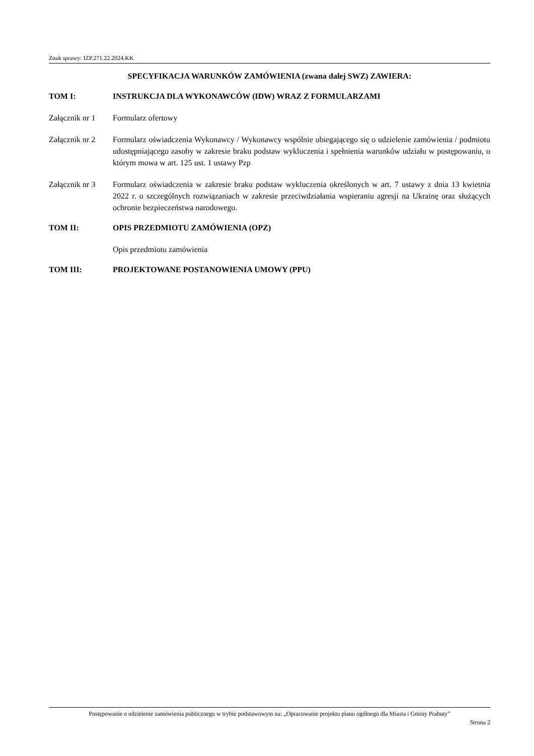Znak sprawy: IZP.271.22.2024.KK
SPECYFIKACJA WARUNKÓW ZAMÓWIENIA (zwana dalej SWZ) ZAWIERA:
TOM I: INSTRUKCJA DLA WYKONAWCÓW (IDW) WRAZ Z FORMULARZAMI
Załącznik nr 1
Formularz ofertowy
Załącznik nr 2
Formularz oświadczenia Wykonawcy / Wykonawcy wspólnie ubiegającego się o udzielenie zamówienia / podmiotu udostępniającego zasoby w zakresie braku podstaw wykluczenia i spełnienia warunków udziału w postępowaniu, o którym mowa w art. 125 ust. 1 ustawy Pzp
Załącznik nr 3
Formularz oświadczenia w zakresie braku podstaw wykluczenia określonych w art. 7 ustawy z dnia 13 kwietnia 2022 r. o szczególnych rozwiązaniach w zakresie przeciwdziałania wspieraniu agresji na Ukrainę oraz służących ochronie bezpieczeństwa narodowego.
TOM II: OPIS PRZEDMIOTU ZAMÓWIENIA (OPZ)
Opis przedmiotu zamówienia
TOM III: PROJEKTOWANE POSTANOWIENIA UMOWY (PPU)
Postępowanie o udzielenie zamówienia publicznego w trybie podstawowym na: „Opracowanie projektu planu ogólnego dla Miasta i Gminy Prabuty”
Strona 2